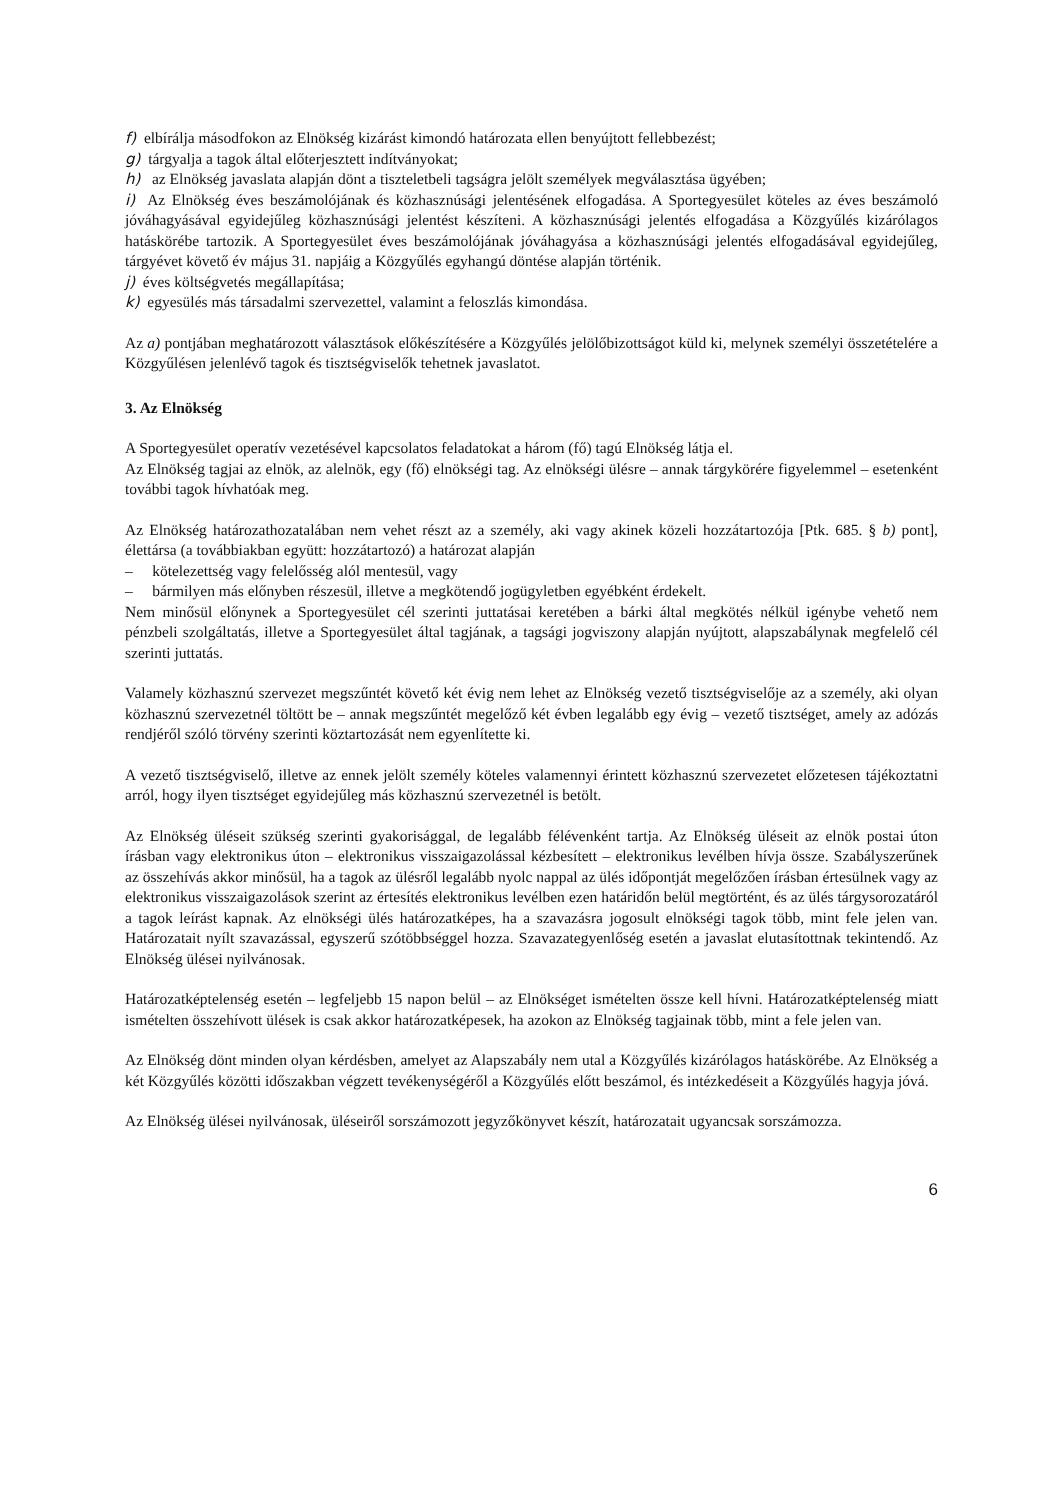f) elbírálja másodfokon az Elnökség kizárást kimondó határozata ellen benyújtott fellebbezést;
g) tárgyalja a tagok által előterjesztett indítványokat;
h) az Elnökség javaslata alapján dönt a tiszteletbeli tagságra jelölt személyek megválasztása ügyében;
i) Az Elnökség éves beszámolójának és közhasznúsági jelentésének elfogadása. A Sportegyesület köteles az éves beszámoló jóváhagyásával egyidejűleg közhasznúsági jelentést készíteni. A közhasznúsági jelentés elfogadása a Közgyűlés kizárólagos hatáskörébe tartozik. A Sportegyesület éves beszámolójának jóváhagyása a közhasznúsági jelentés elfogadásával egyidejűleg, tárgyévet követő év május 31. napjáig a Közgyűlés egyhangú döntése alapján történik.
j) éves költségvetés megállapítása;
k) egyesülés más társadalmi szervezettel, valamint a feloszlás kimondása.
Az a) pontjában meghatározott választások előkészítésére a Közgyűlés jelölőbizottságot küld ki, melynek személyi összetételére a Közgyűlésen jelenlévő tagok és tisztségviselők tehetnek javaslatot.
3. Az Elnökség
A Sportegyesület operatív vezetésével kapcsolatos feladatokat a három (fő) tagú Elnökség látja el.
Az Elnökség tagjai az elnök, az alelnök, egy (fő) elnökségi tag. Az elnökségi ülésre – annak tárgykörére figyelemmel – esetenként további tagok hívhatóak meg.
Az Elnökség határozathozatalában nem vehet részt az a személy, aki vagy akinek közeli hozzátartozója [Ptk. 685. § b) pont], élettársa (a továbbiakban együtt: hozzátartozó) a határozat alapján
– kötelezettség vagy felelősség alól mentesül, vagy
– bármilyen más előnyben részesül, illetve a megkötendő jogügyletben egyébként érdekelt.
Nem minősül előnynek a Sportegyesület cél szerinti juttatásai keretében a bárki által megkötés nélkül igénybe vehető nem pénzbeli szolgáltatás, illetve a Sportegyesület által tagjának, a tagsági jogviszony alapján nyújtott, alapszabálynak megfelelő cél szerinti juttatás.
Valamely közhasznú szervezet megszűntét követő két évig nem lehet az Elnökség vezető tisztségviselője az a személy, aki olyan közhasznú szervezetnél töltött be – annak megszűntét megelőző két évben legalább egy évig – vezető tisztséget, amely az adózás rendjéről szóló törvény szerinti köztartozását nem egyenlítette ki.
A vezető tisztségviselő, illetve az ennek jelölt személy köteles valamennyi érintett közhasznú szervezetet előzetesen tájékoztatni arról, hogy ilyen tisztséget egyidejűleg más közhasznú szervezetnél is betölt.
Az Elnökség üléseit szükség szerinti gyakorisággal, de legalább félévenként tartja. Az Elnökség üléseit az elnök postai úton írásban vagy elektronikus úton – elektronikus visszaigazolással kézbesített – elektronikus levélben hívja össze. Szabályszerűnek az összehívás akkor minősül, ha a tagok az ülésről legalább nyolc nappal az ülés időpontját megelőzően írásban értesülnek vagy az elektronikus visszaigazolások szerint az értesítés elektronikus levélben ezen határidőn belül megtörtént, és az ülés tárgysorozatáról a tagok leírást kapnak. Az elnökségi ülés határozatképes, ha a szavazásra jogosult elnökségi tagok több, mint fele jelen van. Határozatait nyílt szavazással, egyszerű szótöbbséggel hozza. Szavazategyenlőség esetén a javaslat elutasítottnak tekintendő. Az Elnökség ülései nyilvánosak.
Határozatképtelenség esetén – legfeljebb 15 napon belül – az Elnökséget ismételten össze kell hívni. Határozatképtelenség miatt ismételten összehívott ülések is csak akkor határozatképesek, ha azokon az Elnökség tagjainak több, mint a fele jelen van.
Az Elnökség dönt minden olyan kérdésben, amelyet az Alapszabály nem utal a Közgyűlés kizárólagos hatáskörébe. Az Elnökség a két Közgyűlés közötti időszakban végzett tevékenységéről a Közgyűlés előtt beszámol, és intézkedéseit a Közgyűlés hagyja jóvá.
Az Elnökség ülései nyilvánosak, üléseiről sorszámozott jegyzőkönyvet készít, határozatait ugyancsak sorszámozza.
6